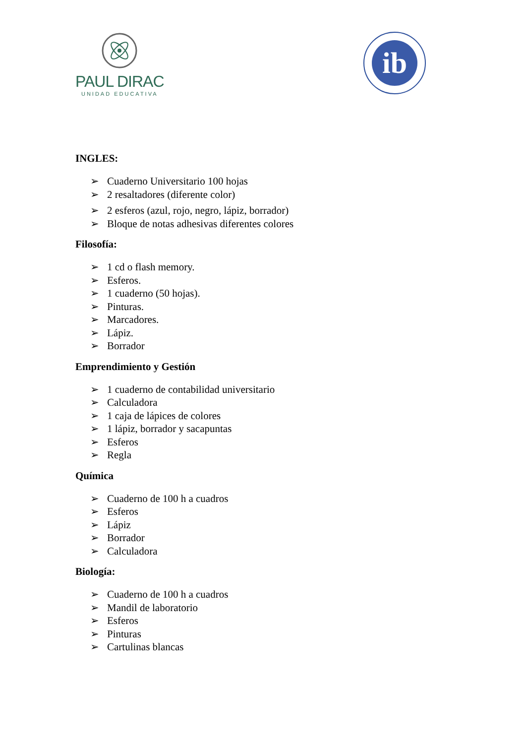PAUL DIRAC
UNIDAD EDUCATIVA
ib
INGLES:
➢ Cuaderno Universitario 100 hojas
➢ 2 resaltadores (diferente color)
➢ 2 esferos (azul, rojo, negro, lápiz, borrador)
➢ Bloque de notas adhesivas diferentes colores
Filosofía:
➢ 1 cd o flash memory.
➢ Esferos.
➢ 1 cuaderno (50 hojas).
➢ Pinturas.
➢ Marcadores.
➢ Lápiz.
➢ Borrador
Emprendimiento y Gestión
➢ 1 cuaderno de contabilidad universitario
➢ Calculadora
➢ 1 caja de lápices de colores
➢ 1 lápiz, borrador y sacapuntas
➢ Esferos
➢ Regla
Química
➢ Cuaderno de 100 h a cuadros
➢ Esferos
➢ Lápiz
➢ Borrador
➢ Calculadora
Biología:
➢ Cuaderno de 100 h a cuadros
➢ Mandil de laboratorio
➢ Esferos
➢ Pinturas
➢ Cartulinas blancas